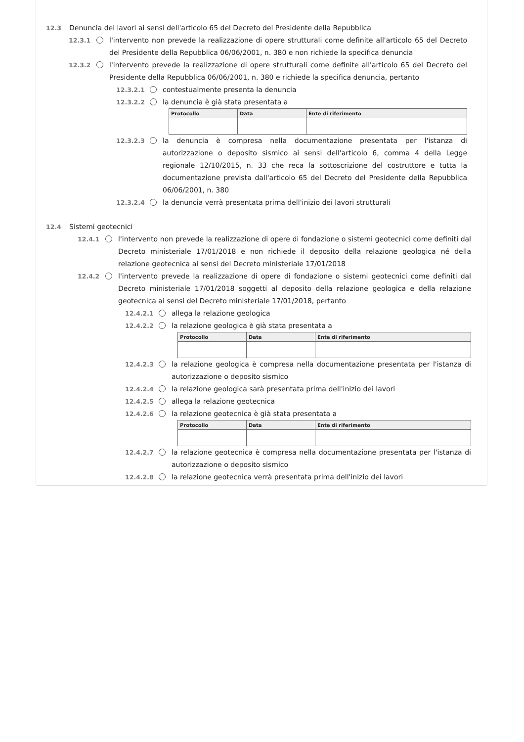12.3 Denuncia dei lavori ai sensi dell'articolo 65 del Decreto del Presidente della Repubblica
12.3.1 l'intervento non prevede la realizzazione di opere strutturali come definite all'articolo 65 del Decreto del Presidente della Repubblica 06/06/2001, n. 380 e non richiede la specifica denuncia
12.3.2 l'intervento prevede la realizzazione di opere strutturali come definite all'articolo 65 del Decreto del Presidente della Repubblica 06/06/2001, n. 380 e richiede la specifica denuncia, pertanto
12.3.2.1 contestualmente presenta la denuncia
12.3.2.2 la denuncia è già stata presentata a
| Protocollo | Data | Ente di riferimento |
| --- | --- | --- |
12.3.2.3 la denuncia è compresa nella documentazione presentata per l'istanza di autorizzazione o deposito sismico ai sensi dell'articolo 6, comma 4 della Legge regionale 12/10/2015, n. 33 che reca la sottoscrizione del costruttore e tutta la documentazione prevista dall'articolo 65 del Decreto del Presidente della Repubblica 06/06/2001, n. 380
12.3.2.4 la denuncia verrà presentata prima dell'inizio dei lavori strutturali
12.4 Sistemi geotecnici
12.4.1 l'intervento non prevede la realizzazione di opere di fondazione o sistemi geotecnici come definiti dal Decreto ministeriale 17/01/2018 e non richiede il deposito della relazione geologica né della relazione geotecnica ai sensi del Decreto ministeriale 17/01/2018
12.4.2 l'intervento prevede la realizzazione di opere di fondazione o sistemi geotecnici come definiti dal Decreto ministeriale 17/01/2018 soggetti al deposito della relazione geologica e della relazione geotecnica ai sensi del Decreto ministeriale 17/01/2018, pertanto
12.4.2.1 allega la relazione geologica
12.4.2.2 la relazione geologica è già stata presentata a
| Protocollo | Data | Ente di riferimento |
| --- | --- | --- |
12.4.2.3 la relazione geologica è compresa nella documentazione presentata per l'istanza di autorizzazione o deposito sismico
12.4.2.4 la relazione geologica sarà presentata prima dell'inizio dei lavori
12.4.2.5 allega la relazione geotecnica
12.4.2.6 la relazione geotecnica è già stata presentata a
| Protocollo | Data | Ente di riferimento |
| --- | --- | --- |
12.4.2.7 la relazione geotecnica è compresa nella documentazione presentata per l'istanza di autorizzazione o deposito sismico
12.4.2.8 la relazione geotecnica verrà presentata prima dell'inizio dei lavori